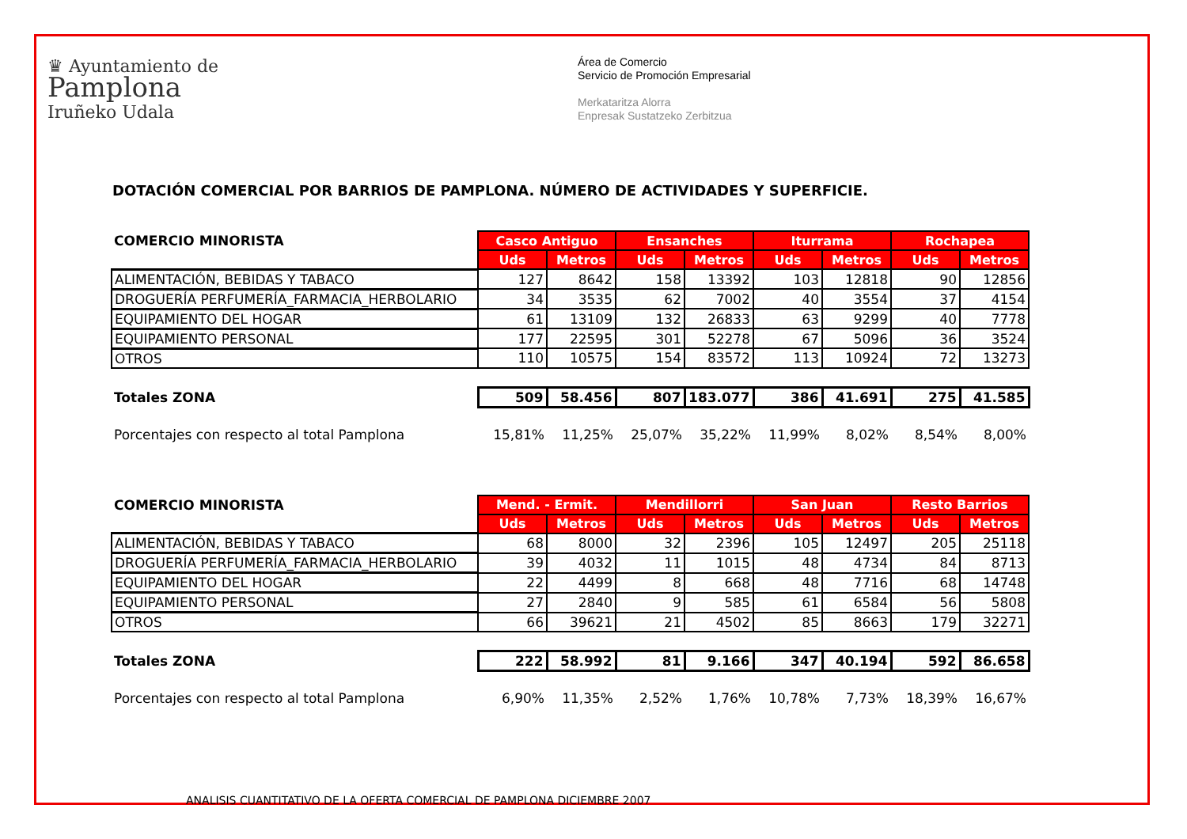♛ Ayuntamiento de
Pamplona
Iruñeko Udala
Área de Comercio
Servicio de Promoción Empresarial
Merkataritza Alorra
Enpresak Sustatzeko Zerbitzua
DOTACIÓN COMERCIAL POR BARRIOS DE PAMPLONA. NÚMERO DE ACTIVIDADES Y SUPERFICIE.
| COMERCIO MINORISTA | Casco Antiguo | | Ensanches | | Iturrama | | Rochapea | |
| | Uds | Metros | Uds | Metros | Uds | Metros | Uds | Metros |
| ALIMENTACIÓN, BEBIDAS Y TABACO | 127 | 8642 | 158 | 13392 | 103 | 12818 | 90 | 12856 |
| DROGUERÍA PERFUMERÍA_FARMACIA_HERBOLARIO | 34 | 3535 | 62 | 7002 | 40 | 3554 | 37 | 4154 |
| EQUIPAMIENTO DEL HOGAR | 61 | 13109 | 132 | 26833 | 63 | 9299 | 40 | 7778 |
| EQUIPAMIENTO PERSONAL | 177 | 22595 | 301 | 52278 | 67 | 5096 | 36 | 3524 |
| OTROS | 110 | 10575 | 154 | 83572 | 113 | 10924 | 72 | 13273 |
| Totales ZONA | 509 | 58.456 | 807 | 183.077 | 386 | 41.691 | 275 | 41.585 |
| Porcentajes con respecto al total Pamplona | 15,81% | 11,25% | 25,07% | 35,22% | 11,99% | 8,02% | 8,54% | 8,00% |
| COMERCIO MINORISTA | Mend. - Ermit. | | Mendillorri | | San Juan | | Resto Barrios | |
| | Uds | Metros | Uds | Metros | Uds | Metros | Uds | Metros |
| ALIMENTACIÓN, BEBIDAS Y TABACO | 68 | 8000 | 32 | 2396 | 105 | 12497 | 205 | 25118 |
| DROGUERÍA PERFUMERÍA_FARMACIA_HERBOLARIO | 39 | 4032 | 11 | 1015 | 48 | 4734 | 84 | 8713 |
| EQUIPAMIENTO DEL HOGAR | 22 | 4499 | 8 | 668 | 48 | 7716 | 68 | 14748 |
| EQUIPAMIENTO PERSONAL | 27 | 2840 | 9 | 585 | 61 | 6584 | 56 | 5808 |
| OTROS | 66 | 39621 | 21 | 4502 | 85 | 8663 | 179 | 32271 |
| Totales ZONA | 222 | 58.992 | 81 | 9.166 | 347 | 40.194 | 592 | 86.658 |
| Porcentajes con respecto al total Pamplona | 6,90% | 11,35% | 2,52% | 1,76% | 10,78% | 7,73% | 18,39% | 16,67% |
ANALISIS CUANTITATIVO DE LA OFERTA COMERCIAL DE PAMPLONA DICIEMBRE 2007